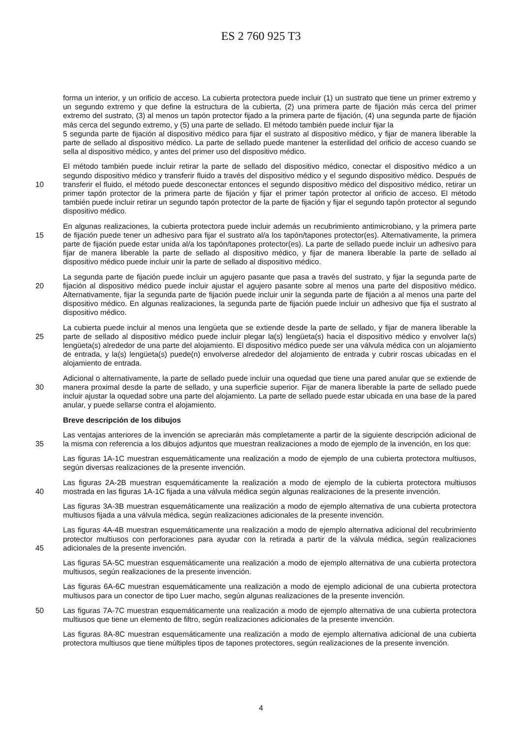ES 2 760 925 T3
forma un interior, y un orificio de acceso. La cubierta protectora puede incluir (1) un sustrato que tiene un primer extremo y un segundo extremo y que define la estructura de la cubierta, (2) una primera parte de fijación más cerca del primer extremo del sustrato, (3) al menos un tapón protector fijado a la primera parte de fijación, (4) una segunda parte de fijación más cerca del segundo extremo, y (5) una parte de sellado. El método también puede incluir fijar la
5 segunda parte de fijación al dispositivo médico para fijar el sustrato al dispositivo médico, y fijar de manera liberable la parte de sellado al dispositivo médico. La parte de sellado puede mantener la esterilidad del orificio de acceso cuando se sella al dispositivo médico, y antes del primer uso del dispositivo médico.
10 El método también puede incluir retirar la parte de sellado del dispositivo médico, conectar el dispositivo médico a un segundo dispositivo médico y transferir fluido a través del dispositivo médico y el segundo dispositivo médico. Después de transferir el fluido, el método puede desconectar entonces el segundo dispositivo médico del dispositivo médico, retirar un primer tapón protector de la primera parte de fijación y fijar el primer tapón protector al orificio de acceso. El método también puede incluir retirar un segundo tapón protector de la parte de fijación y fijar el segundo tapón protector al segundo dispositivo médico.
15 En algunas realizaciones, la cubierta protectora puede incluir además un recubrimiento antimicrobiano, y la primera parte de fijación puede tener un adhesivo para fijar el sustrato al/a los tapón/tapones protector(es). Alternativamente, la primera parte de fijación puede estar unida al/a los tapón/tapones protector(es). La parte de sellado puede incluir un adhesivo para fijar de manera liberable la parte de sellado al dispositivo médico, y fijar de manera liberable la parte de sellado al dispositivo médico puede incluir unir la parte de sellado al dispositivo médico.
20 La segunda parte de fijación puede incluir un agujero pasante que pasa a través del sustrato, y fijar la segunda parte de fijación al dispositivo médico puede incluir ajustar el agujero pasante sobre al menos una parte del dispositivo médico. Alternativamente, fijar la segunda parte de fijación puede incluir unir la segunda parte de fijación a al menos una parte del dispositivo médico. En algunas realizaciones, la segunda parte de fijación puede incluir un adhesivo que fija el sustrato al dispositivo médico.
25 La cubierta puede incluir al menos una lengüeta que se extiende desde la parte de sellado, y fijar de manera liberable la parte de sellado al dispositivo médico puede incluir plegar la(s) lengüeta(s) hacia el dispositivo médico y envolver la(s) lengüeta(s) alrededor de una parte del alojamiento. El dispositivo médico puede ser una válvula médica con un alojamiento de entrada, y la(s) lengüeta(s) puede(n) envolverse alrededor del alojamiento de entrada y cubrir roscas ubicadas en el alojamiento de entrada.
30 Adicional o alternativamente, la parte de sellado puede incluir una oquedad que tiene una pared anular que se extiende de manera proximal desde la parte de sellado, y una superficie superior. Fijar de manera liberable la parte de sellado puede incluir ajustar la oquedad sobre una parte del alojamiento. La parte de sellado puede estar ubicada en una base de la pared anular, y puede sellarse contra el alojamiento.
Breve descripción de los dibujos
35 Las ventajas anteriores de la invención se apreciarán más completamente a partir de la siguiente descripción adicional de la misma con referencia a los dibujos adjuntos que muestran realizaciones a modo de ejemplo de la invención, en los que:
Las figuras 1A-1C muestran esquemáticamente una realización a modo de ejemplo de una cubierta protectora multiusos, según diversas realizaciones de la presente invención.
40 Las figuras 2A-2B muestran esquemáticamente la realización a modo de ejemplo de la cubierta protectora multiusos mostrada en las figuras 1A-1C fijada a una válvula médica según algunas realizaciones de la presente invención.
Las figuras 3A-3B muestran esquemáticamente una realización a modo de ejemplo alternativa de una cubierta protectora multiusos fijada a una válvula médica, según realizaciones adicionales de la presente invención.
45 Las figuras 4A-4B muestran esquemáticamente una realización a modo de ejemplo alternativa adicional del recubrimiento protector multiusos con perforaciones para ayudar con la retirada a partir de la válvula médica, según realizaciones adicionales de la presente invención.
Las figuras 5A-5C muestran esquemáticamente una realización a modo de ejemplo alternativa de una cubierta protectora multiusos, según realizaciones de la presente invención.
Las figuras 6A-6C muestran esquemáticamente una realización a modo de ejemplo adicional de una cubierta protectora multiusos para un conector de tipo Luer macho, según algunas realizaciones de la presente invención.
50 Las figuras 7A-7C muestran esquemáticamente una realización a modo de ejemplo alternativa de una cubierta protectora multiusos que tiene un elemento de filtro, según realizaciones adicionales de la presente invención.
Las figuras 8A-8C muestran esquemáticamente una realización a modo de ejemplo alternativa adicional de una cubierta protectora multiusos que tiene múltiples tipos de tapones protectores, según realizaciones de la presente invención.
4